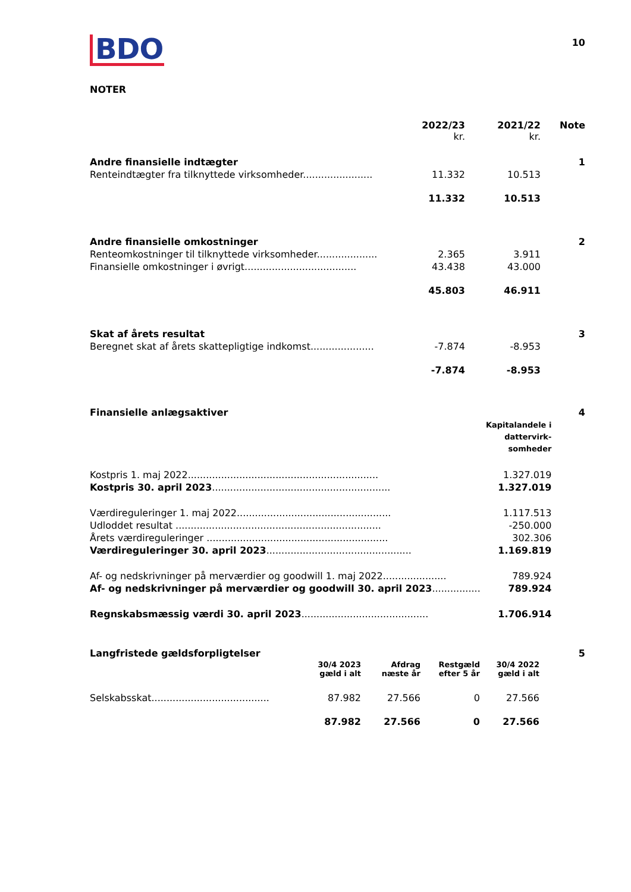BDO
10
NOTER
| | 2022/23 kr. | 2021/22 kr. | Note |
| --- | --- | --- | --- |
| Andre finansielle indtægter | | | 1 |
| Renteindtægter fra tilknyttede virksomheder....................... | 11.332 | 10.513 | |
| | 11.332 | 10.513 | |
| Andre finansielle omkostninger | | | 2 |
| Renteomkostninger til tilknyttede virksomheder.................... | 2.365 | 3.911 | |
| Finansielle omkostninger i øvrigt..................................... | 43.438 | 43.000 | |
| | 45.803 | 46.911 | |
| Skat af årets resultat | | | 3 |
| Beregnet skat af årets skattepligtige indkomst..................... | -7.874 | -8.953 | |
| | -7.874 | -8.953 | |
| Finansielle anlægsaktiver | | 4 |
| | Kapitalandele i dattervirk- somheder | |
| Kostpris 1. maj 2022............................................................... | 1.327.019 | |
| Kostpris 30. april 2023 ........................................................... | 1.327.019 | |
| Værdireguleringer 1. maj 2022................................................... | 1.117.513 | |
| Udloddet resultat .................................................................... | -250.000 | |
| Årets værdireguleringer ............................................................ | 302.306 | |
| Værdireguleringer 30. april 2023 ................................................ | 1.169.819 | |
| Af- og nedskrivninger på merværdier og goodwill 1. maj 2022..................... | 789.924 | |
| Af- og nedskrivninger på merværdier og goodwill 30. april 2023 ................ | 789.924 | |
| Regnskabsmæssig værdi 30. april 2023 .......................................... | 1.706.914 | |
| Langfristede gældsforpligtelser | | | | | 5 |
| | 30/4 2023 gæld i alt | Afdrag næste år | Restgæld efter 5 år | 30/4 2022 gæld i alt | |
| Selskabsskat....................................... | 87.982 | 27.566 | 0 | 27.566 | |
| | 87.982 | 27.566 | 0 | 27.566 | |